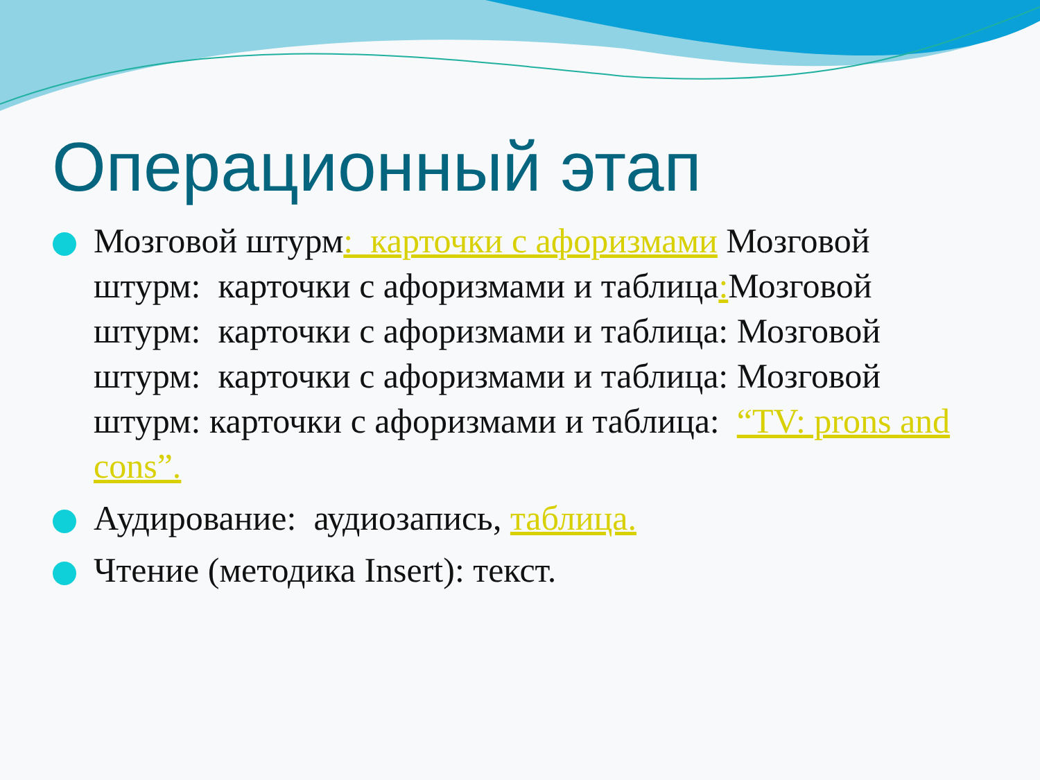Операционный этап
Мозговой штурм: карточки с афоризмами Мозговой штурм: карточки с афоризмами и таблица: Мозговой штурм: карточки с афоризмами и таблица: Мозговой штурм: карточки с афоризмами и таблица: Мозговой штурм: карточки с афоризмами и таблица: “TV: prons and cons”.
Аудирование: аудиозапись, таблица.
Чтение (методика Insert): текст.